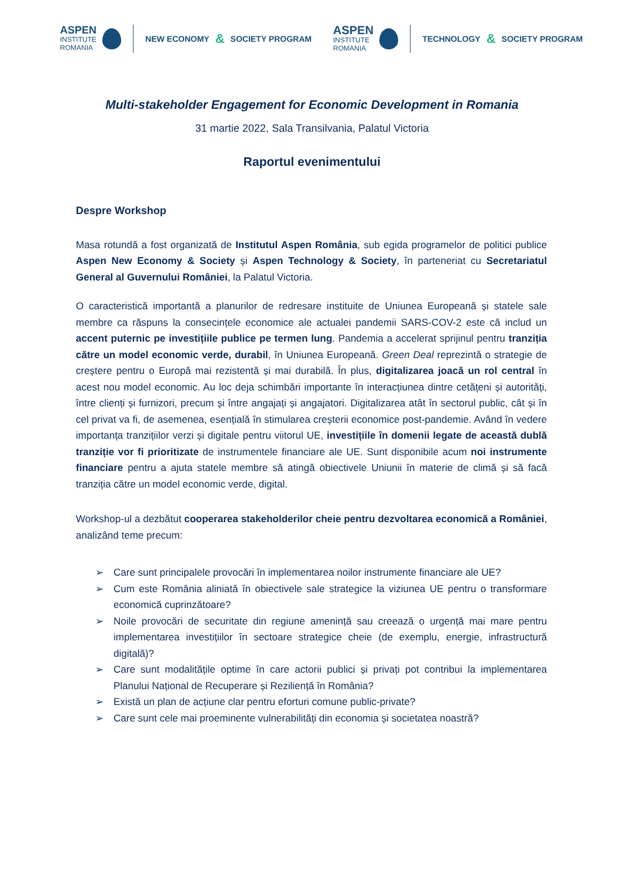ASPEN
INSTITUTE
ROMANIA
NEW ECONOMY & SOCIETY PROGRAM
ASPEN
INSTITUTE
ROMANIA
TECHNOLOGY & SOCIETY PROGRAM
Multi-stakeholder Engagement for Economic Development in Romania
31 martie 2022, Sala Transilvania, Palatul Victoria
Raportul evenimentului
Despre Workshop
Masa rotundă a fost organizată de Institutul Aspen România, sub egida programelor de politici publice Aspen New Economy & Society și Aspen Technology & Society, în parteneriat cu Secretariatul General al Guvernului României, la Palatul Victoria.
O caracteristică importantă a planurilor de redresare instituite de Uniunea Europeană și statele sale membre ca răspuns la consecințele economice ale actualei pandemii SARS-COV-2 este că includ un accent puternic pe investițiile publice pe termen lung. Pandemia a accelerat sprijinul pentru tranziția către un model economic verde, durabil, în Uniunea Europeană. Green Deal reprezintă o strategie de creștere pentru o Europă mai rezistentă și mai durabilă. În plus, digitalizarea joacă un rol central în acest nou model economic. Au loc deja schimbări importante în interacțiunea dintre cetățeni și autorități, între clienți și furnizori, precum și între angajați și angajatori. Digitalizarea atât în sectorul public, cât și în cel privat va fi, de asemenea, esențială în stimularea creșterii economice post-pandemie. Având în vedere importanța tranzițiilor verzi și digitale pentru viitorul UE, investițiile în domenii legate de această dublă tranziție vor fi prioritizate de instrumentele financiare ale UE. Sunt disponibile acum noi instrumente financiare pentru a ajuta statele membre să atingă obiectivele Uniunii în materie de climă și să facă tranziția către un model economic verde, digital.
Workshop-ul a dezbătut cooperarea stakeholderilor cheie pentru dezvoltarea economică a României, analizând teme precum:
➢ Care sunt principalele provocări în implementarea noilor instrumente financiare ale UE?
➢ Cum este România aliniată în obiectivele sale strategice la viziunea UE pentru o transformare economică cuprinzătoare?
➢ Noile provocări de securitate din regiune amenință sau creează o urgență mai mare pentru implementarea investițiilor în sectoare strategice cheie (de exemplu, energie, infrastructură digitală)?
➢ Care sunt modalitățile optime în care actorii publici și privați pot contribui la implementarea Planului Național de Recuperare și Reziliență în România?
➢ Există un plan de acțiune clar pentru eforturi comune public-private?
➢ Care sunt cele mai proeminente vulnerabilități din economia și societatea noastră?